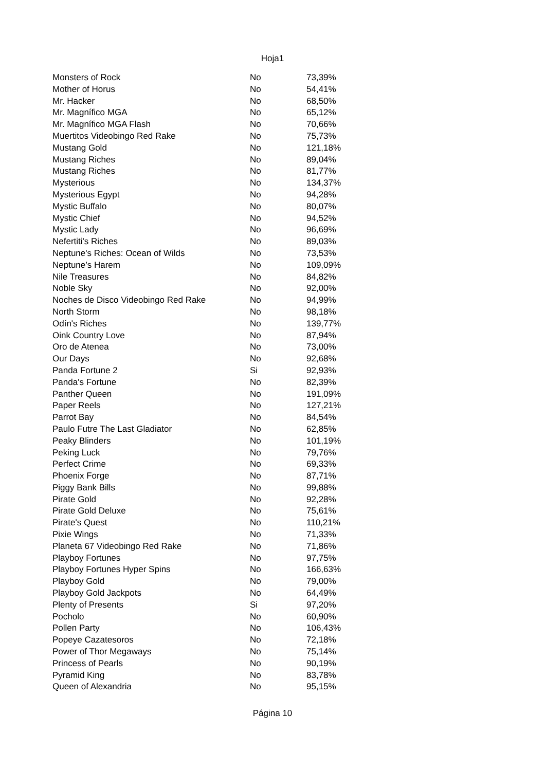Hoja1
| Monsters of Rock | No | 73,39% |
| Mother of Horus | No | 54,41% |
| Mr. Hacker | No | 68,50% |
| Mr. Magnífico MGA | No | 65,12% |
| Mr. Magnífico MGA Flash | No | 70,66% |
| Muertitos Videobingo Red Rake | No | 75,73% |
| Mustang Gold | No | 121,18% |
| Mustang Riches | No | 89,04% |
| Mustang Riches | No | 81,77% |
| Mysterious | No | 134,37% |
| Mysterious Egypt | No | 94,28% |
| Mystic Buffalo | No | 80,07% |
| Mystic Chief | No | 94,52% |
| Mystic Lady | No | 96,69% |
| Nefertiti's Riches | No | 89,03% |
| Neptune's Riches: Ocean of Wilds | No | 73,53% |
| Neptune’s Harem | No | 109,09% |
| Nile Treasures | No | 84,82% |
| Noble Sky | No | 92,00% |
| Noches de Disco Videobingo Red Rake | No | 94,99% |
| North Storm | No | 98,18% |
| Odín's Riches | No | 139,77% |
| Oink Country Love | No | 87,94% |
| Oro de Atenea | No | 73,00% |
| Our Days | No | 92,68% |
| Panda Fortune 2 | Si | 92,93% |
| Panda's Fortune | No | 82,39% |
| Panther Queen | No | 191,09% |
| Paper Reels | No | 127,21% |
| Parrot Bay | No | 84,54% |
| Paulo Futre The Last Gladiator | No | 62,85% |
| Peaky Blinders | No | 101,19% |
| Peking Luck | No | 79,76% |
| Perfect Crime | No | 69,33% |
| Phoenix Forge | No | 87,71% |
| Piggy Bank Bills | No | 99,88% |
| Pirate Gold | No | 92,28% |
| Pirate Gold Deluxe | No | 75,61% |
| Pirate's Quest | No | 110,21% |
| Pixie Wings | No | 71,33% |
| Planeta 67 Videobingo Red Rake | No | 71,86% |
| Playboy Fortunes | No | 97,75% |
| Playboy Fortunes Hyper Spins | No | 166,63% |
| Playboy Gold | No | 79,00% |
| Playboy Gold Jackpots | No | 64,49% |
| Plenty of Presents | Si | 97,20% |
| Pocholo | No | 60,90% |
| Pollen Party | No | 106,43% |
| Popeye Cazatesoros | No | 72,18% |
| Power of Thor Megaways | No | 75,14% |
| Princess of Pearls | No | 90,19% |
| Pyramid King | No | 83,78% |
| Queen of Alexandria | No | 95,15% |
Página 10